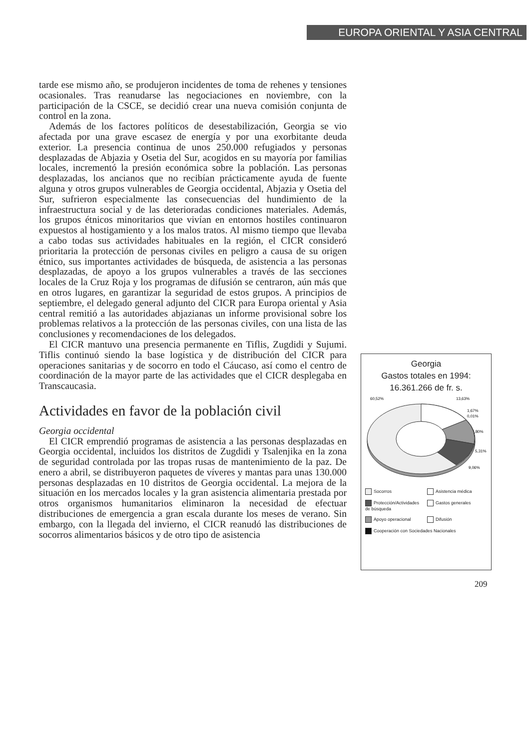EUROPA ORIENTAL Y ASIA CENTRAL
tarde ese mismo año, se produjeron incidentes de toma de rehenes y tensiones ocasionales. Tras reanudarse las negociaciones en noviembre, con la participación de la CSCE, se decidió crear una nueva comisión conjunta de control en la zona.
Además de los factores políticos de desestabilización, Georgia se vio afectada por una grave escasez de energía y por una exorbitante deuda exterior. La presencia continua de unos 250.000 refugiados y personas desplazadas de Abjazia y Osetia del Sur, acogidos en su mayoría por familias locales, incrementó la presión económica sobre la población. Las personas desplazadas, los ancianos que no recibían prácticamente ayuda de fuente alguna y otros grupos vulnerables de Georgia occidental, Abjazia y Osetia del Sur, sufrieron especialmente las consecuencias del hundimiento de la infraestructura social y de las deterioradas condiciones materiales. Además, los grupos étnicos minoritarios que vivían en entornos hostiles continuaron expuestos al hostigamiento y a los malos tratos. Al mismo tiempo que llevaba a cabo todas sus actividades habituales en la región, el CICR consideró prioritaria la protección de personas civiles en peligro a causa de su origen étnico, sus importantes actividades de búsqueda, de asistencia a las personas desplazadas, de apoyo a los grupos vulnerables a través de las secciones locales de la Cruz Roja y los programas de difusión se centraron, aún más que en otros lugares, en garantizar la seguridad de estos grupos. A principios de septiembre, el delegado general adjunto del CICR para Europa oriental y Asia central remitió a las autoridades abjazianas un informe provisional sobre los problemas relativos a la protección de las personas civiles, con una lista de las conclusiones y recomendaciones de los delegados.
El CICR mantuvo una presencia permanente en Tiflis, Zugdidi y Sujumi. Tiflis continuó siendo la base logística y de distribución del CICR para operaciones sanitarias y de socorro en todo el Cáucaso, así como el centro de coordinación de la mayor parte de las actividades que el CICR desplegaba en Transcaucasia.
Actividades en favor de la población civil
Georgia occidental
El CICR emprendió programas de asistencia a las personas desplazadas en Georgia occidental, incluidos los distritos de Zugdidi y Tsalenjika en la zona de seguridad controlada por las tropas rusas de mantenimiento de la paz. De enero a abril, se distribuyeron paquetes de víveres y mantas para unas 130.000 personas desplazadas en 10 distritos de Georgia occidental. La mejora de la situación en los mercados locales y la gran asistencia alimentaria prestada por otros organismos humanitarios eliminaron la necesidad de efectuar distribuciones de emergencia a gran escala durante los meses de verano. Sin embargo, con la llegada del invierno, el CICR reanudó las distribuciones de socorros alimentarios básicos y de otro tipo de asistencia
Georgia
Gastos totales en 1994:
16.361.266 de fr. s.
60,52%
13,63%
1,67%
0,01%
9,80%
5,31%
9,06%
Socorros
Asistencia médica
Protección/Actividades de búsqueda
Gastos generales
Apoyo operacional
Difusión
Cooperación con Sociedades Nacionales
209